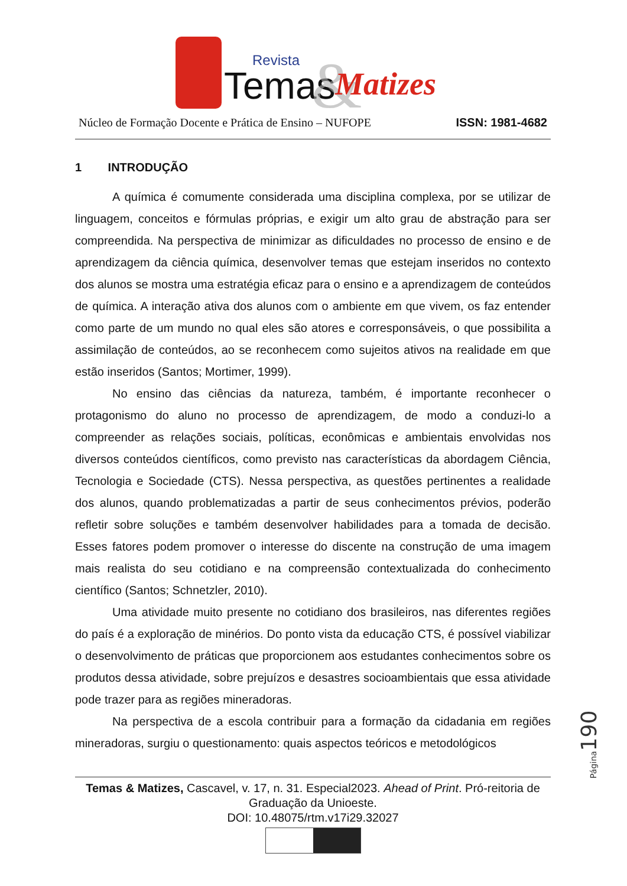Temas
Revista
&
Matizes
Núcleo de Formação Docente e Prática de Ensino – NUFOPE ISSN: 1981-4682
1 INTRODUÇÃO
A química é comumente considerada uma disciplina complexa, por se utilizar de linguagem, conceitos e fórmulas próprias, e exigir um alto grau de abstração para ser compreendida. Na perspectiva de minimizar as dificuldades no processo de ensino e de aprendizagem da ciência química, desenvolver temas que estejam inseridos no contexto dos alunos se mostra uma estratégia eficaz para o ensino e a aprendizagem de conteúdos de química. A interação ativa dos alunos com o ambiente em que vivem, os faz entender como parte de um mundo no qual eles são atores e corresponsáveis, o que possibilita a assimilação de conteúdos, ao se reconhecem como sujeitos ativos na realidade em que estão inseridos (Santos; Mortimer, 1999).
No ensino das ciências da natureza, também, é importante reconhecer o protagonismo do aluno no processo de aprendizagem, de modo a conduzi-lo a compreender as relações sociais, políticas, econômicas e ambientais envolvidas nos diversos conteúdos científicos, como previsto nas características da abordagem Ciência, Tecnologia e Sociedade (CTS). Nessa perspectiva, as questões pertinentes a realidade dos alunos, quando problematizadas a partir de seus conhecimentos prévios, poderão refletir sobre soluções e também desenvolver habilidades para a tomada de decisão. Esses fatores podem promover o interesse do discente na construção de uma imagem mais realista do seu cotidiano e na compreensão contextualizada do conhecimento científico (Santos; Schnetzler, 2010).
Uma atividade muito presente no cotidiano dos brasileiros, nas diferentes regiões do país é a exploração de minérios. Do ponto vista da educação CTS, é possível viabilizar o desenvolvimento de práticas que proporcionem aos estudantes conhecimentos sobre os produtos dessa atividade, sobre prejuízos e desastres socioambientais que essa atividade pode trazer para as regiões mineradoras.
Na perspectiva de a escola contribuir para a formação da cidadania em regiões mineradoras, surgiu o questionamento: quais aspectos teóricos e metodológicos
Página190
Temas & Matizes, Cascavel, v. 17, n. 31. Especial2023. Ahead of Print. Pró-reitoria de Graduação da Unioeste.
DOI: 10.48075/rtm.v17i29.32027